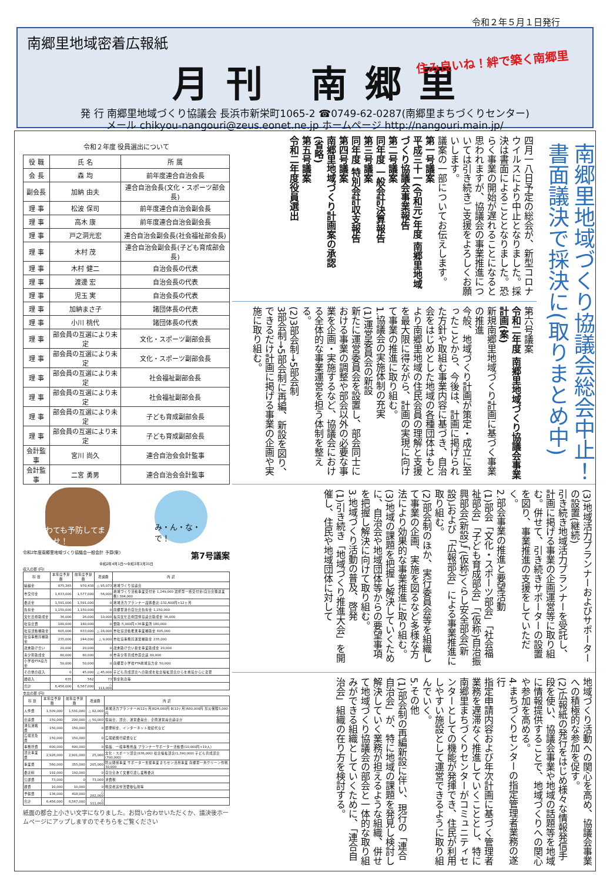令和２年５月１日発行
南郷里地域密着広報紙
住み良いね！絆で築く南郷里
月刊 南郷里
発 行 南郷里地域づくり協議会 長浜市新栄町1065-2 ☎0749-62-0287(南郷里まちづくりセンター)
メール chikyou-nangouri@zeus.eonet.ne.jp ホームページ http://nangouri.main.jp/
南郷里地域づくり協議会総会中止！
書面議決で採決に(取りまとめ中)
四月一八日予定の総会が、新型コロナウイルスにより中止となりました。採決は書面によることとなりました。恐らく事業の開始が遅れることになると思われますが、協議会の事業推進については引き続きご支援をよろしくお願いします。
議案の一部についてお伝えします。
第一号議案
平成三十一(令和元)年度 南郷里地域づくり協議会事業報告
第二号議案
同年度 一般会計決算報告
第三号議案
同年度 特別会計収支報告
第四号議案
南郷里地域づくり計画案の承認
(省略)
第五号議案
令和二年度役員選出
第六号議案
令和二年度 南郷里地域づくり協議会事業計画(案)
新規南郷里地域づくり計画に基づく事業の推進
今般、地域づくり計画が策定・成立に至ったことから、今後は、計画に掲げられた方針や取組む事業内容に基づき、自治会をはじめとした地域の各種団体はもとより南郷里地域の住民会員の理解と支援を最大限に得ながら、計画の実現に向けて事業の推進に取り組む。
1.協議会の実施体制の充実
(1)運営委員会の新設
新たに運営委員会を設置し、部会同士における事業の調整や部会以外の必要な事業を企画・実施するなど、協議会における全体的な事業運営を担う体制を整える。
(2)3部会制→5部会制
3部会制→5部会制に再編、新設を図り、できるだけ計画に掲げる事業の企画や実施に取り組む。
(3)地域活力プランナーおよびサポーターの設置(継続)
引き続き地域活力プランナーを受託し、計画に掲げる事業の企画運営等に取り組む。併せて、引き続きサポーターの設置を図り、事業推進の支援をしていただく。
2.部会事業の推進と要望活動
(1)部会「文化・スポーツ部会」「社会福祉部会」「子ども育成部会」「(仮称)自治振興部会(新設)」「(仮称)くらし安全部会(新設)」および「広報部会」による事業推進に取り組む。
(2)部会制のほか、実行委員会等を組織して事業の企画、実施を図るなど多様な方法により効果的な事業推進に取り組む。
(3)地域の課題を把握し解決していくために、自治会や地域団体等からの要望事項を把握し解決に向けて取り組む。
3.地域づくり活動の普及、啓発
(1)引き続き「地域づくり推進大会」を開催し、住民や地域団体に対して
地域づくり活動への関心を高め、協議会事業への積極的な参加を促す。
(2)広報紙の発行をはじめ様々な情報発信手段を使い、協議会事業や地域の話題等を地域に情報提供することで、地域づくりへの関心や参加を高める。
4.まちづくりセンターの指定管理者業務の遂行
指定申請内容および年次計画に基づく管理者業務を遅滞なく推進していくこととし、特に南郷里まちづくりセンターがコミュニティセンターとしての機能が発揮でき、住民が利用しやすい施設として運営できるように取り組んでいく。
5.その他
(1)部会制の再編新設に伴い、現行の「連合自治会」が、特に地域の課題を発見し検討し解決していく業務が担えるような組織、併せて地域づくり協議会の部会と一体的な取り組みができる組織としていくために、「連合自治会」組織の在り方を検討する。
令和２年度 役員選出について
| 役 職 | 氏 名 | 所 属 |
| --- | --- | --- |
| 会 長 | 森 均 | 前年度連合自治会長 |
| 副会長 | 加納 由夫 | 連合自治会長(文化・スポーツ部会長) |
| 理 事 | 松波 保司 | 前年度連合自治会副会長 |
| 理 事 | 高木 康 | 前年度連合自治会副会長 |
| 理 事 | 戸之洞光宏 | 連合自治会副会長(社会福祉部会長) |
| 理 事 | 木村 茂 | 連合自治会副会長(子ども育成部会長) |
| 理 事 | 木村 健二 | 自治会長の代表 |
| 理 事 | 渡邊 宏 | 自治会長の代表 |
| 理 事 | 児玉 実 | 自治会長の代表 |
| 理 事 | 加納まさ子 | 諸団体長の代表 |
| 理 事 | 小川 桃代 | 諸団体長の代表 |
| 理 事 | 部会員の互選により未定 | 文化・スポーツ副部会長 |
| 理 事 | 部会員の互選により未定 | 文化・スポーツ副部会長 |
| 理 事 | 部会員の互選により未定 | 社会福祉副部会長 |
| 理 事 | 部会員の互選により未定 | 社会福祉副部会長 |
| 理 事 | 部会員の互選により未定 | 子ども育成副部会長 |
| 理 事 | 部会員の互選により未定 | 子ども育成副部会長 |
| 会計監事 | 宮川 尚久 | 連合自治会会計監事 |
| 会計監事 | 二宮 勇男 | 連合自治会会計監事 |
わても予防してまっせ！
み・ん・な・で！
令和2年度南郷里地域づくり協議会一般会計 予算(案) 第7号議案
令和2年4月1日～令和3年3月31日
収入の部 (円)
| 科 目 | 本年度予算額 | 前年度予算額 | 増減額 | 内 訳 |
| --- | --- | --- | --- | --- |
| 繰越金 | 875,365 | 970,438 | △ 95,073 | 地域づくり協議会 |
| 市交付金 | 1,633,000 | 1,577,000 | 56,000 | 地域づくり活動事業交付金 1,249,000 選択型一括交付金(自治会発送業務) 384,000 |
| 委託金 | 1,591,000 | 1,591,000 | 0 | 地域活力プランナー設置委託:132,600円×12ヶ月 |
| 負担金 | 1,150,000 | 1,150,000 | 0 | 南郷里連合自治会負担金 1,150,000 |
| 文化芸術助成金 | 36,000 | 26,000 | 10,000 | 長浜文化芸術団体協議会助成金 36,000 |
| 社協会費 | 180,000 | 180,000 | 0 | 賛助:5,000円×36事業所 180,000 |
| 社協活動補助金 | 605,000 | 633,000 | △ 28,000 | 市社協活動推進事業補助金 605,000 |
| 社協事務局補助金 | 235,000 | 244,000 | △ 9,000 | 市社協事務局運営補助金 235,000 |
| 歳末助け合い | 20,000 | 20,000 | 0 | 歳末助け合い募金事業助成金 20,000 |
| 青少年助成金 | 80,000 | 80,000 | 0 | 市青少年育成市民会議 80,000 |
| 小学校PTA協力金 | 50,000 | 50,000 | 0 | 南郷里小学校PTA地域協力金 50,000 |
| その他の収入 | 0 | 45,000 | △ 45,000 | 子ども育成部会への助成を社会福祉部会からを地協からに変更 |
| 雑収入 | 635 | 562 | 73 | 預金利息等 |
| 合計 | 6,456,000 | 6,567,000 | △ 111,000 | |
支出の部 (円)
| 科 目 | 本年度予算額 | 前年度予算額 | 増減額 | 内 訳 |
| --- | --- | --- | --- | --- |
| 人件費 | 1,509,000 | 1,591,000 | △ 82,000 | 地域活力プランナーA(12ヶ月)824,000円 B(12ヶ月)680,000円 労災保険5,000円 |
| 会議費 | 150,000 | 200,000 | △ 50,000 | 役員会、部会、運営委員会、企画運営員会議ほか |
| 通信運搬費 | 150,000 | 150,000 | 0 | 郵便料金、インターネット接続代など |
| 広報普及費 | 150,000 | 150,000 | 0 | 広報紙発行経費など |
| 事務所費 | 600,000 | 600,000 | 0 | 備品、一般事務用品 プランナーサポーター活動費(10,000円×19人) |
| 部会事業費 | 2,926,000 | 2,901,000 | 25,000 | 文化・スポーツ部会(836,000) 社会福祉部会(1,390,000) 子ども育成部会(700,000) |
| 事業費 | 560,000 | 355,000 | 205,000 | 防災関係事業 サポーター支援事業 まちセン活用事業 南郷里一斉クリーン作戦 30,000 |
| 委託料 | 192,000 | 192,000 | 0 | 自治会あて文書引渡し業務委託 |
| 公課費 | 73,000 | 0 | 73,000 | 消費税 |
| 雑費 | 10,000 | 10,000 | 0 | 戦没者追悼法要御仏前等 |
| 予備費 | 136,000 | 418,000 | △ 282,000 | |
| 合計 | 6,456,000 | 6,567,000 | △ 111,000 | |
紙面の都合上小さい文字になりました。お問い合わせいただくか、議決後ホームページにアップしますのでそちらをご覧ください